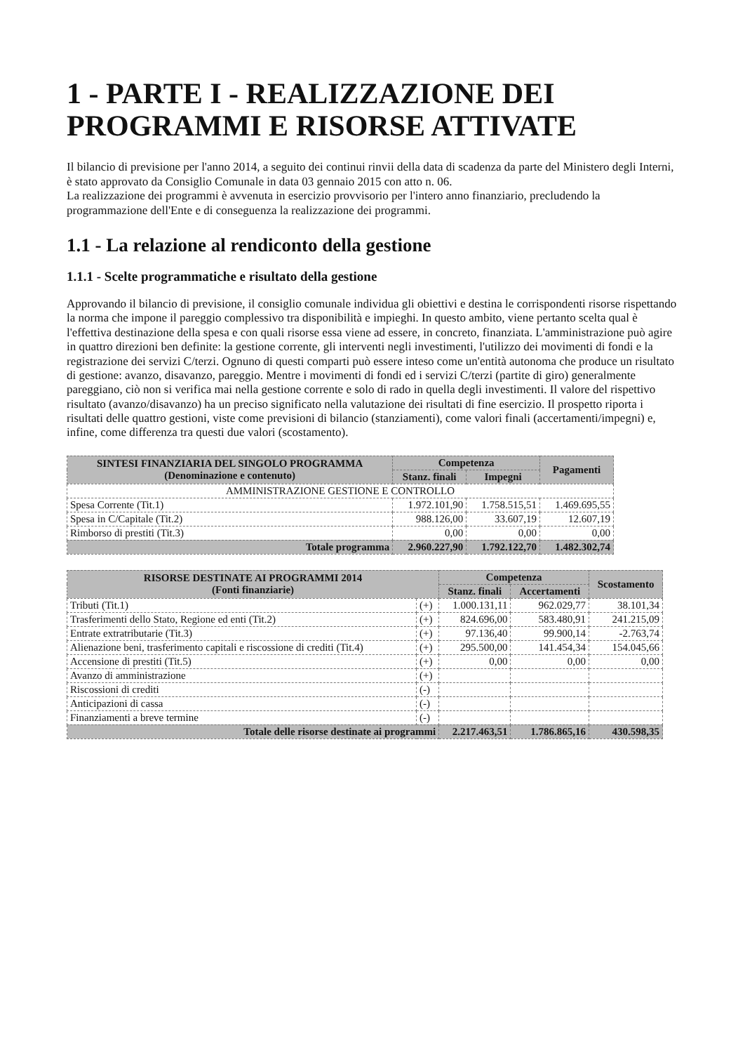1 - PARTE I - REALIZZAZIONE DEI PROGRAMMI E RISORSE ATTIVATE
Il bilancio di previsione per l'anno 2014, a seguito dei continui rinvii della data di scadenza da parte del Ministero degli Interni, è stato approvato da Consiglio Comunale in data 03 gennaio 2015 con atto n. 06.
La realizzazione dei programmi è avvenuta in esercizio provvisorio per l'intero anno finanziario, precludendo la programmazione dell'Ente e di conseguenza la realizzazione dei programmi.
1.1 - La relazione al rendiconto della gestione
1.1.1 - Scelte programmatiche e risultato della gestione
Approvando il bilancio di previsione, il consiglio comunale individua gli obiettivi e destina le corrispondenti risorse rispettando la norma che impone il pareggio complessivo tra disponibilità e impieghi. In questo ambito, viene pertanto scelta qual è l'effettiva destinazione della spesa e con quali risorse essa viene ad essere, in concreto, finanziata. L'amministrazione può agire in quattro direzioni ben definite: la gestione corrente, gli interventi negli investimenti, l'utilizzo dei movimenti di fondi e la registrazione dei servizi C/terzi. Ognuno di questi comparti può essere inteso come un'entità autonoma che produce un risultato di gestione: avanzo, disavanzo, pareggio. Mentre i movimenti di fondi ed i servizi C/terzi (partite di giro) generalmente pareggiano, ciò non si verifica mai nella gestione corrente e solo di rado in quella degli investimenti. Il valore del rispettivo risultato (avanzo/disavanzo) ha un preciso significato nella valutazione dei risultati di fine esercizio. Il prospetto riporta i risultati delle quattro gestioni, viste come previsioni di bilancio (stanziamenti), come valori finali (accertamenti/impegni) e, infine, come differenza tra questi due valori (scostamento).
| SINTESI FINANZIARIA DEL SINGOLO PROGRAMMA (Denominazione e contenuto) | Competenza | | Pagamenti |
| --- | --- | --- | --- |
| | Stanz. finali | Impegni | |
| AMMINISTRAZIONE GESTIONE E CONTROLLO | | | |
| Spesa Corrente (Tit.1) | 1.972.101,90 | 1.758.515,51 | 1.469.695,55 |
| Spesa in C/Capitale (Tit.2) | 988.126,00 | 33.607,19 | 12.607,19 |
| Rimborso di prestiti (Tit.3) | 0,00 | 0,00 | 0,00 |
| Totale programma | 2.960.227,90 | 1.792.122,70 | 1.482.302,74 |
| RISORSE DESTINATE AI PROGRAMMI 2014 (Fonti finanziarie) | | Competenza | | Scostamento |
| --- | --- | --- | --- | --- |
| | | Stanz. finali | Accertamenti | |
| Tributi (Tit.1) | (+) | 1.000.131,11 | 962.029,77 | 38.101,34 |
| Trasferimenti dello Stato, Regione ed enti (Tit.2) | (+) | 824.696,00 | 583.480,91 | 241.215,09 |
| Entrate extratributarie (Tit.3) | (+) | 97.136,40 | 99.900,14 | -2.763,74 |
| Alienazione beni, trasferimento capitali e riscossione di crediti (Tit.4) | (+) | 295.500,00 | 141.454,34 | 154.045,66 |
| Accensione di prestiti (Tit.5) | (+) | 0,00 | 0,00 | 0,00 |
| Avanzo di amministrazione | (+) | | | |
| Riscossioni di crediti | (-) | | | |
| Anticipazioni di cassa | (-) | | | |
| Finanziamenti a breve termine | (-) | | | |
| Totale delle risorse destinate ai programmi | | 2.217.463,51 | 1.786.865,16 | 430.598,35 |